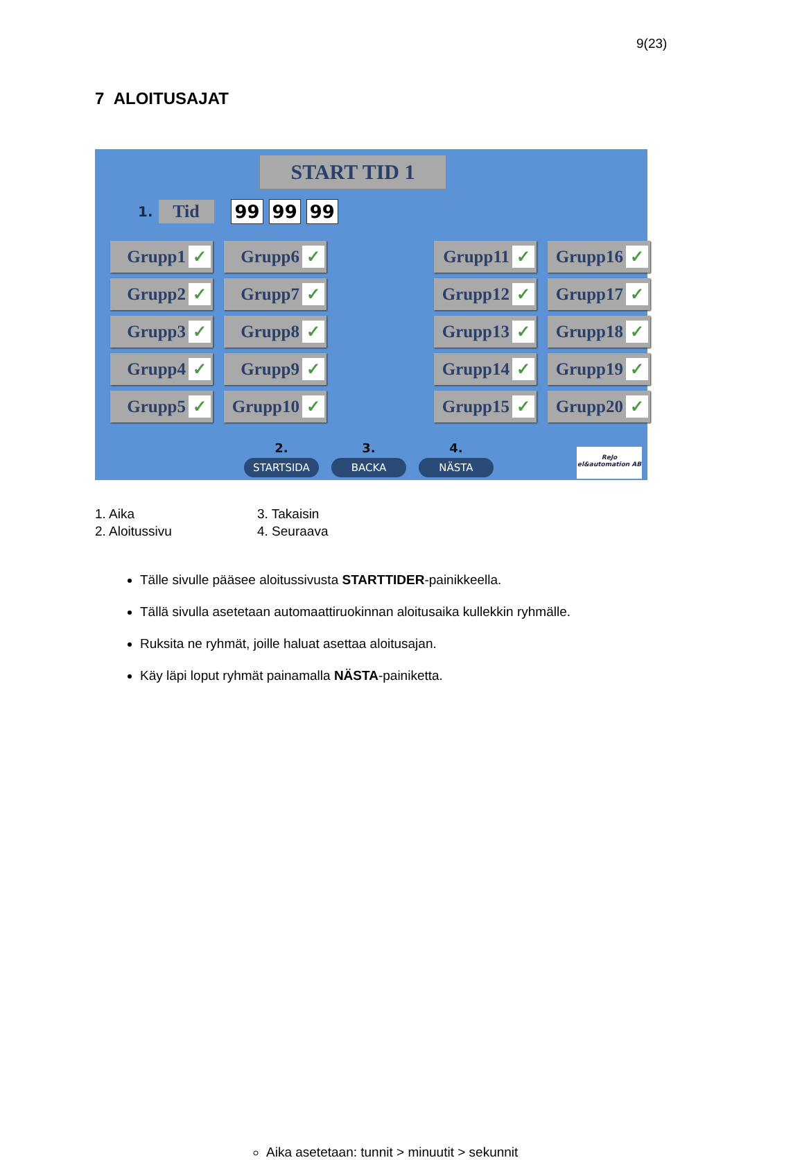9(23)
7 ALOITUSAJAT
START TID 1
1. Tid 99 99 99
Grupp1 ✓
Grupp6 ✓
Grupp11 ✓
Grupp16 ✓
Grupp2 ✓
Grupp7 ✓
Grupp12 ✓
Grupp17 ✓
Grupp3 ✓
Grupp8 ✓
Grupp13 ✓
Grupp18 ✓
Grupp4 ✓
Grupp9 ✓
Grupp14 ✓
Grupp19 ✓
Grupp5 ✓
Grupp10 ✓
Grupp15 ✓
Grupp20 ✓
2.
STARTSIDA
3.
BACKA
4.
NÄSTA
ReJo
el&automation AB
1. Aika
3. Takaisin
2. Aloitussivu
4. Seuraava
Tälle sivulle pääsee aloitussivusta STARTTIDER-painikkeella.
Tällä sivulla asetetaan automaattiruokinnan aloitusaika kullekkin ryhmälle.
Aika asetetaan: tunnit > minuutit > sekunnit
Ruksita ne ryhmät, joille haluat asettaa aloitusajan.
Käy läpi loput ryhmät painamalla NÄSTA-painiketta.